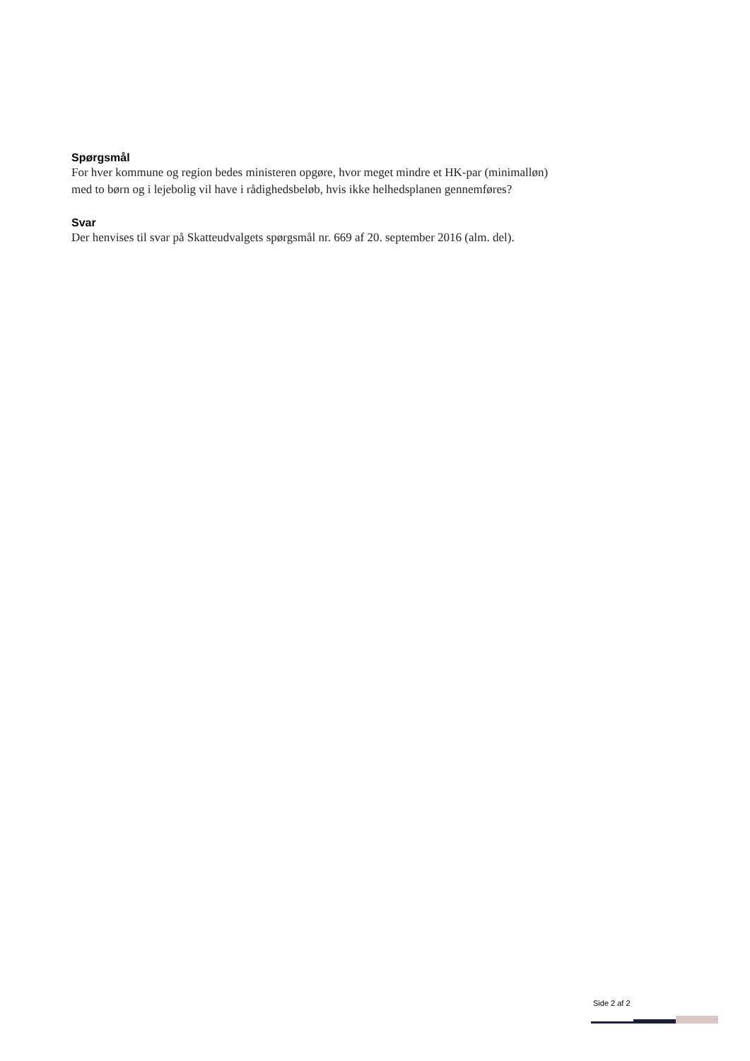Spørgsmål
For hver kommune og region bedes ministeren opgøre, hvor meget mindre et HK-par (minimalløn) med to børn og i lejebolig vil have i rådighedsbeløb, hvis ikke helhedsplanen gennemføres?
Svar
Der henvises til svar på Skatteudvalgets spørgsmål nr. 669 af 20. september 2016 (alm. del).
Side 2 af 2